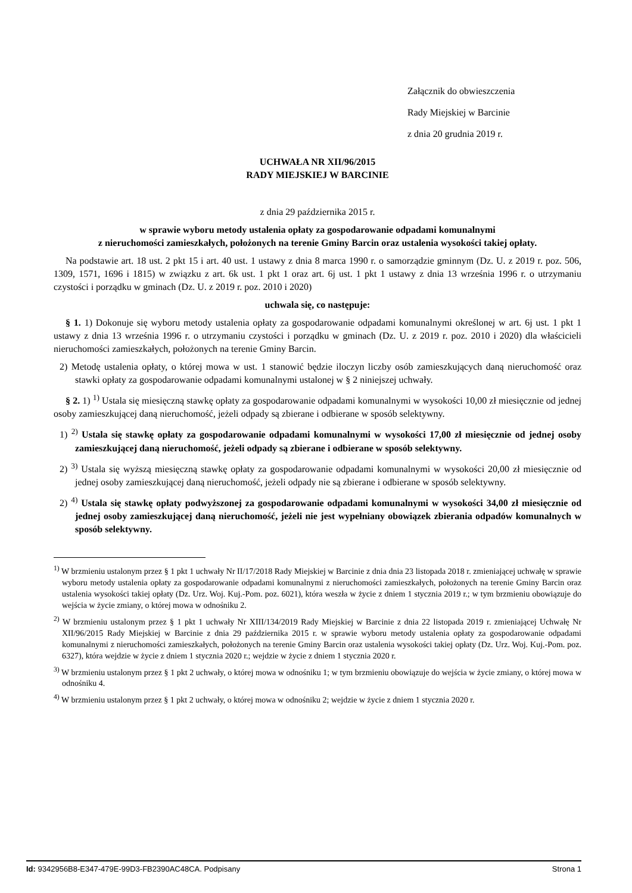Załącznik do obwieszczenia
Rady Miejskiej w Barcinie
z dnia 20 grudnia 2019 r.
UCHWAŁA NR XII/96/2015
RADY MIEJSKIEJ W BARCINIE
z dnia 29 października 2015 r.
w sprawie wyboru metody ustalenia opłaty za gospodarowanie odpadami komunalnymi
z nieruchomości zamieszkałych, położonych na terenie Gminy Barcin oraz ustalenia wysokości takiej opłaty.
Na podstawie art. 18 ust. 2 pkt 15 i art. 40 ust. 1 ustawy z dnia 8 marca 1990 r. o samorządzie gminnym (Dz. U. z 2019 r. poz. 506, 1309, 1571, 1696 i 1815) w związku z art. 6k ust. 1 pkt 1 oraz art. 6j ust. 1 pkt 1 ustawy z dnia 13 września 1996 r. o utrzymaniu czystości i porządku w gminach (Dz. U. z 2019 r. poz. 2010 i 2020)
uchwala się, co następuje:
§ 1. 1) Dokonuje się wyboru metody ustalenia opłaty za gospodarowanie odpadami komunalnymi określonej w art. 6j ust. 1 pkt 1 ustawy z dnia 13 września 1996 r. o utrzymaniu czystości i porządku w gminach (Dz. U. z 2019 r. poz. 2010 i 2020) dla właścicieli nieruchomości zamieszkałych, położonych na terenie Gminy Barcin.
2) Metodę ustalenia opłaty, o której mowa w ust. 1 stanowić będzie iloczyn liczby osób zamieszkujących daną nieruchomość oraz stawki opłaty za gospodarowanie odpadami komunalnymi ustalonej w § 2 niniejszej uchwały.
§ 2. 1) <sup>1)</sup> Ustala się miesięczną stawkę opłaty za gospodarowanie odpadami komunalnymi w wysokości 10,00 zł miesięcznie od jednej osoby zamieszkującej daną nieruchomość, jeżeli odpady są zbierane i odbierane w sposób selektywny.
1) <sup>2)</sup> Ustala się stawkę opłaty za gospodarowanie odpadami komunalnymi w wysokości 17,00 zł miesięcznie od jednej osoby zamieszkującej daną nieruchomość, jeżeli odpady są zbierane i odbierane w sposób selektywny.
2) <sup>3)</sup> Ustala się wyższą miesięczną stawkę opłaty za gospodarowanie odpadami komunalnymi w wysokości 20,00 zł miesięcznie od jednej osoby zamieszkującej daną nieruchomość, jeżeli odpady nie są zbierane i odbierane w sposób selektywny.
2) <sup>4)</sup> Ustala się stawkę opłaty podwyższonej za gospodarowanie odpadami komunalnymi w wysokości 34,00 zł miesięcznie od jednej osoby zamieszkującej daną nieruchomość, jeżeli nie jest wypełniany obowiązek zbierania odpadów komunalnych w sposób selektywny.
<sup>1)</sup> W brzmieniu ustalonym przez § 1 pkt 1 uchwały Nr II/17/2018 Rady Miejskiej w Barcinie z dnia dnia 23 listopada 2018 r. zmieniającej uchwałę w sprawie wyboru metody ustalenia opłaty za gospodarowanie odpadami komunalnymi z nieruchomości zamieszkałych, położonych na terenie Gminy Barcin oraz ustalenia wysokości takiej opłaty (Dz. Urz. Woj. Kuj.-Pom. poz. 6021), która weszła w życie z dniem 1 stycznia 2019 r.; w tym brzmieniu obowiązuje do wejścia w życie zmiany, o której mowa w odnośniku 2.
<sup>2)</sup> W brzmieniu ustalonym przez § 1 pkt 1 uchwały Nr XIII/134/2019 Rady Miejskiej w Barcinie z dnia 22 listopada 2019 r. zmieniającej Uchwałę Nr XII/96/2015 Rady Miejskiej w Barcinie z dnia 29 października 2015 r. w sprawie wyboru metody ustalenia opłaty za gospodarowanie odpadami komunalnymi z nieruchomości zamieszkałych, położonych na terenie Gminy Barcin oraz ustalenia wysokości takiej opłaty (Dz. Urz. Woj. Kuj.-Pom. poz. 6327), która wejdzie w życie z dniem 1 stycznia 2020 r.; wejdzie w życie z dniem 1 stycznia 2020 r.
<sup>3)</sup> W brzmieniu ustalonym przez § 1 pkt 2 uchwały, o której mowa w odnośniku 1; w tym brzmieniu obowiązuje do wejścia w życie zmiany, o której mowa w odnośniku 4.
<sup>4)</sup> W brzmieniu ustalonym przez § 1 pkt 2 uchwały, o której mowa w odnośniku 2; wejdzie w życie z dniem 1 stycznia 2020 r.
Id: 9342956B8-E347-479E-99D3-FB2390AC48CA. Podpisany Strona 1